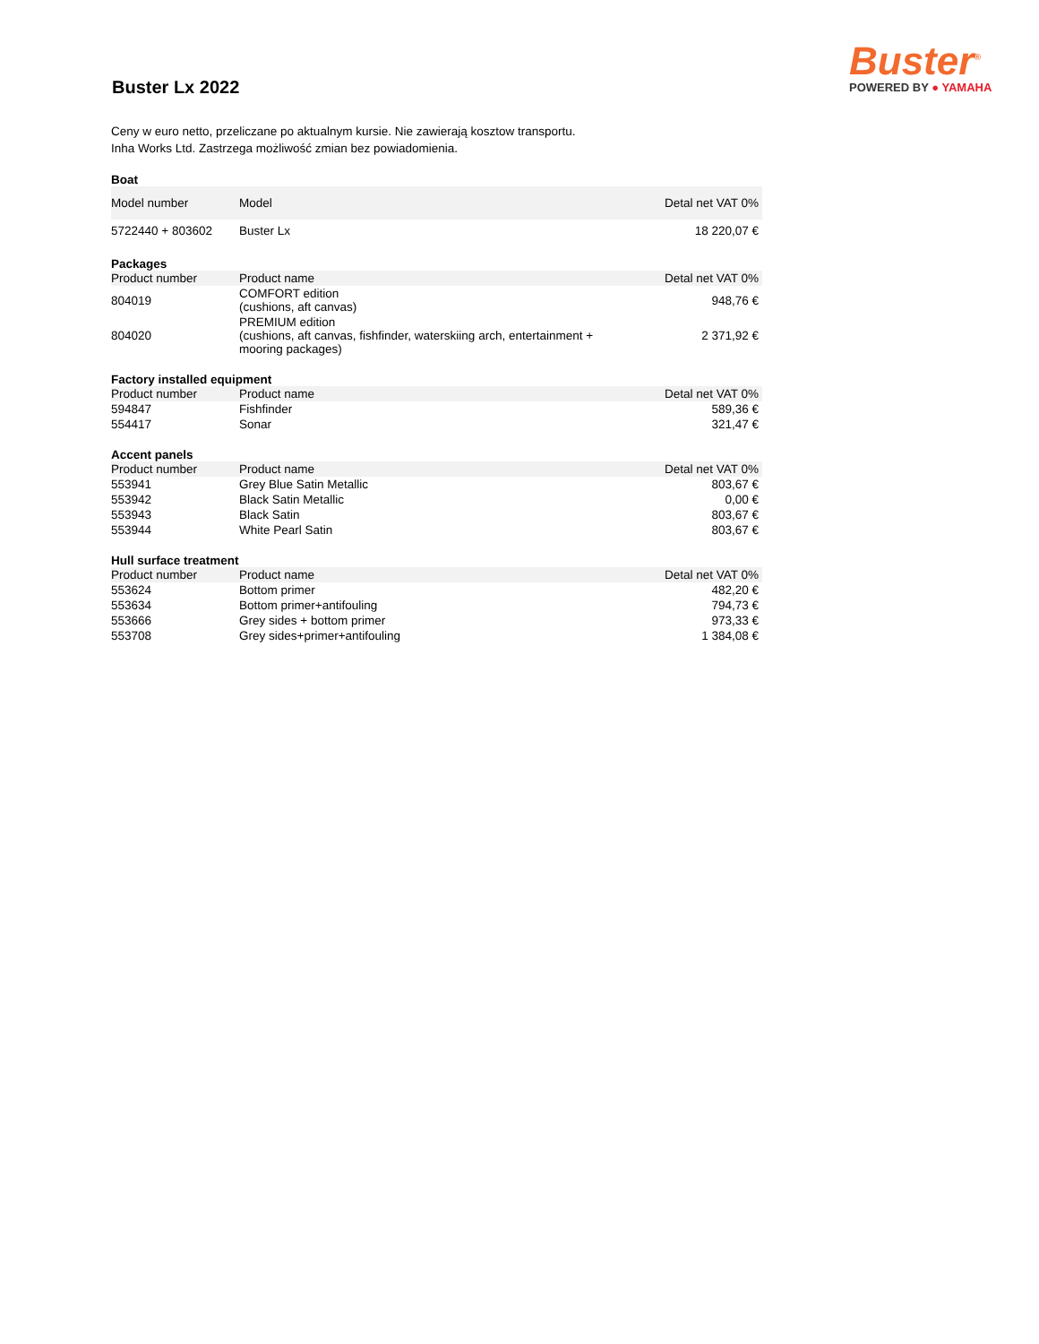Buster Lx 2022
Buster<sup>®</sup>
POWERED BY ● YAMAHA
Ceny w euro netto, przeliczane po aktualnym kursie. Nie zawierają kosztow transportu.
Inha Works Ltd. Zastrzega możliwość zmian bez powiadomienia.
Boat
| Model number | Model | Detal net VAT 0% |
| --- | --- | --- |
| 5722440 + 803602 | Buster Lx | 18 220,07 € |
Packages
| Product number | Product name | Detal net VAT 0% |
| --- | --- | --- |
| 804019 | COMFORT edition (cushions, aft canvas) | 948,76 € |
| 804020 | PREMIUM edition (cushions, aft canvas, fishfinder, waterskiing arch, entertainment + mooring packages) | 2 371,92 € |
Factory installed equipment
| Product number | Product name | Detal net VAT 0% |
| --- | --- | --- |
| 594847 | Fishfinder | 589,36 € |
| 554417 | Sonar | 321,47 € |
Accent panels
| Product number | Product name | Detal net VAT 0% |
| --- | --- | --- |
| 553941 | Grey Blue Satin Metallic | 803,67 € |
| 553942 | Black Satin Metallic | 0,00 € |
| 553943 | Black Satin | 803,67 € |
| 553944 | White Pearl Satin | 803,67 € |
Hull surface treatment
| Product number | Product name | Detal net VAT 0% |
| --- | --- | --- |
| 553624 | Bottom primer | 482,20 € |
| 553634 | Bottom primer+antifouling | 794,73 € |
| 553666 | Grey sides + bottom primer | 973,33 € |
| 553708 | Grey sides+primer+antifouling | 1 384,08 € |